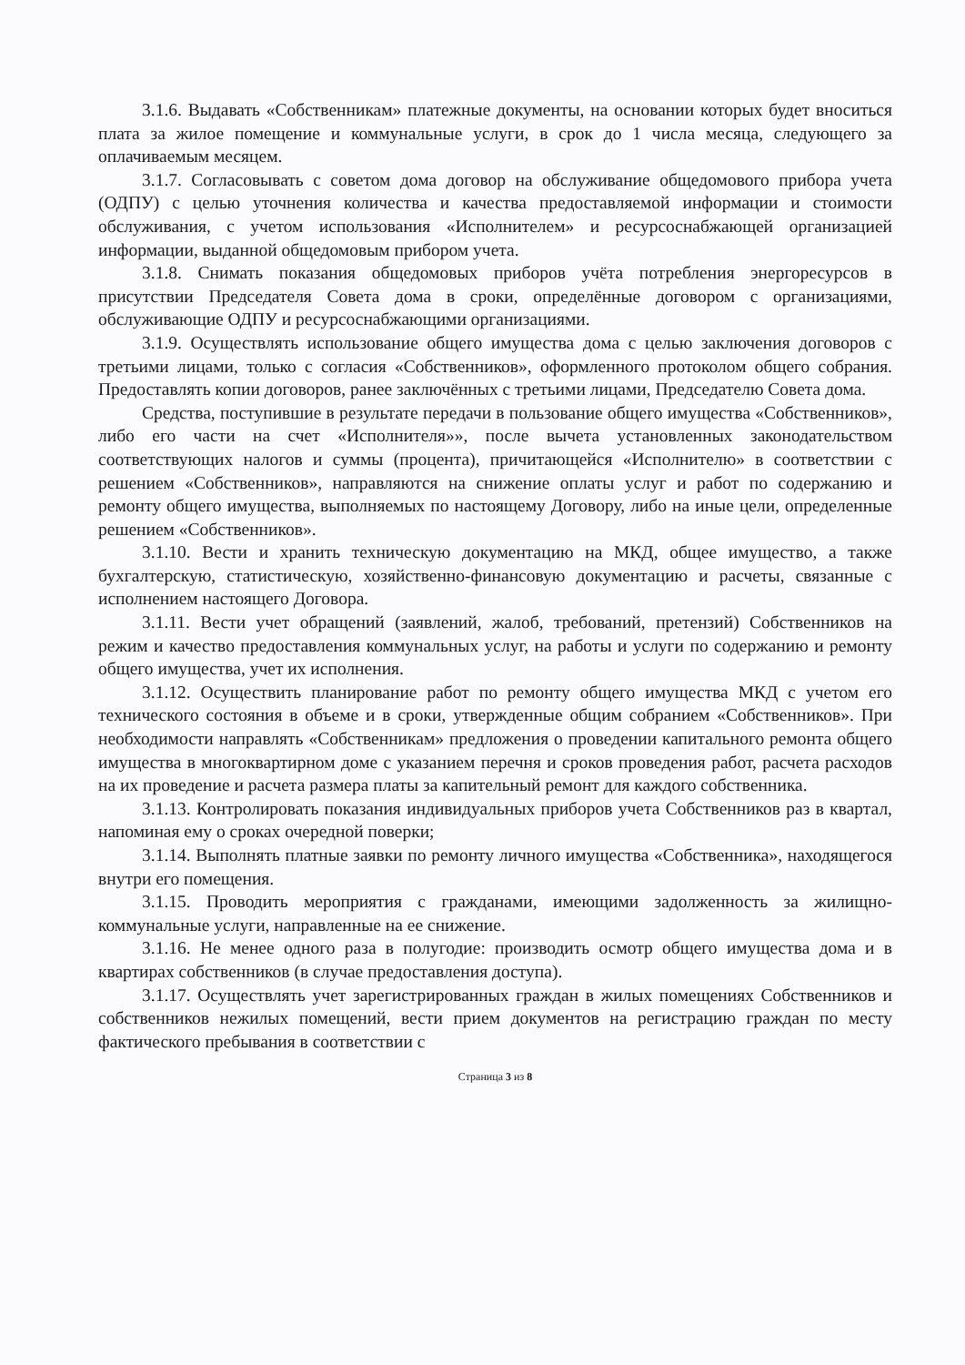3.1.6. Выдавать «Собственникам» платежные документы, на основании которых будет вноситься плата за жилое помещение и коммунальные услуги, в срок до 1 числа месяца, следующего за оплачиваемым месяцем.
3.1.7. Согласовывать с советом дома договор на обслуживание общедомового прибора учета (ОДПУ) с целью уточнения количества и качества предоставляемой информации и стоимости обслуживания, с учетом использования «Исполнителем» и ресурсоснабжающей организацией информации, выданной общедомовым прибором учета.
3.1.8. Снимать показания общедомовых приборов учёта потребления энергоресурсов в присутствии Председателя Совета дома в сроки, определённые договором с организациями, обслуживающие ОДПУ и ресурсоснабжающими организациями.
3.1.9. Осуществлять использование общего имущества дома с целью заключения договоров с третьими лицами, только с согласия «Собственников», оформленного протоколом общего собрания. Предоставлять копии договоров, ранее заключённых с третьими лицами, Председателю Совета дома.
Средства, поступившие в результате передачи в пользование общего имущества «Собственников», либо его части на счет «Исполнителя»», после вычета установленных законодательством соответствующих налогов и суммы (процента), причитающейся «Исполнителю» в соответствии с решением «Собственников», направляются на снижение оплаты услуг и работ по содержанию и ремонту общего имущества, выполняемых по настоящему Договору, либо на иные цели, определенные решением «Собственников».
3.1.10. Вести и хранить техническую документацию на МКД, общее имущество, а также бухгалтерскую, статистическую, хозяйственно-финансовую документацию и расчеты, связанные с исполнением настоящего Договора.
3.1.11. Вести учет обращений (заявлений, жалоб, требований, претензий) Собственников на режим и качество предоставления коммунальных услуг, на работы и услуги по содержанию и ремонту общего имущества, учет их исполнения.
3.1.12. Осуществить планирование работ по ремонту общего имущества МКД с учетом его технического состояния в объеме и в сроки, утвержденные общим собранием «Собственников». При необходимости направлять «Собственникам» предложения о проведении капитального ремонта общего имущества в многоквартирном доме с указанием перечня и сроков проведения работ, расчета расходов на их проведение и расчета размера платы за капительный ремонт для каждого собственника.
3.1.13. Контролировать показания индивидуальных приборов учета Собственников раз в квартал, напоминая ему о сроках очередной поверки;
3.1.14. Выполнять платные заявки по ремонту личного имущества «Собственника», находящегося внутри его помещения.
3.1.15. Проводить мероприятия с гражданами, имеющими задолженность за жилищно-коммунальные услуги, направленные на ее снижение.
3.1.16. Не менее одного раза в полугодие: производить осмотр общего имущества дома и в квартирах собственников (в случае предоставления доступа).
3.1.17. Осуществлять учет зарегистрированных граждан в жилых помещениях Собственников и собственников нежилых помещений, вести прием документов на регистрацию граждан по месту фактического пребывания в соответствии с
Страница 3 из 8